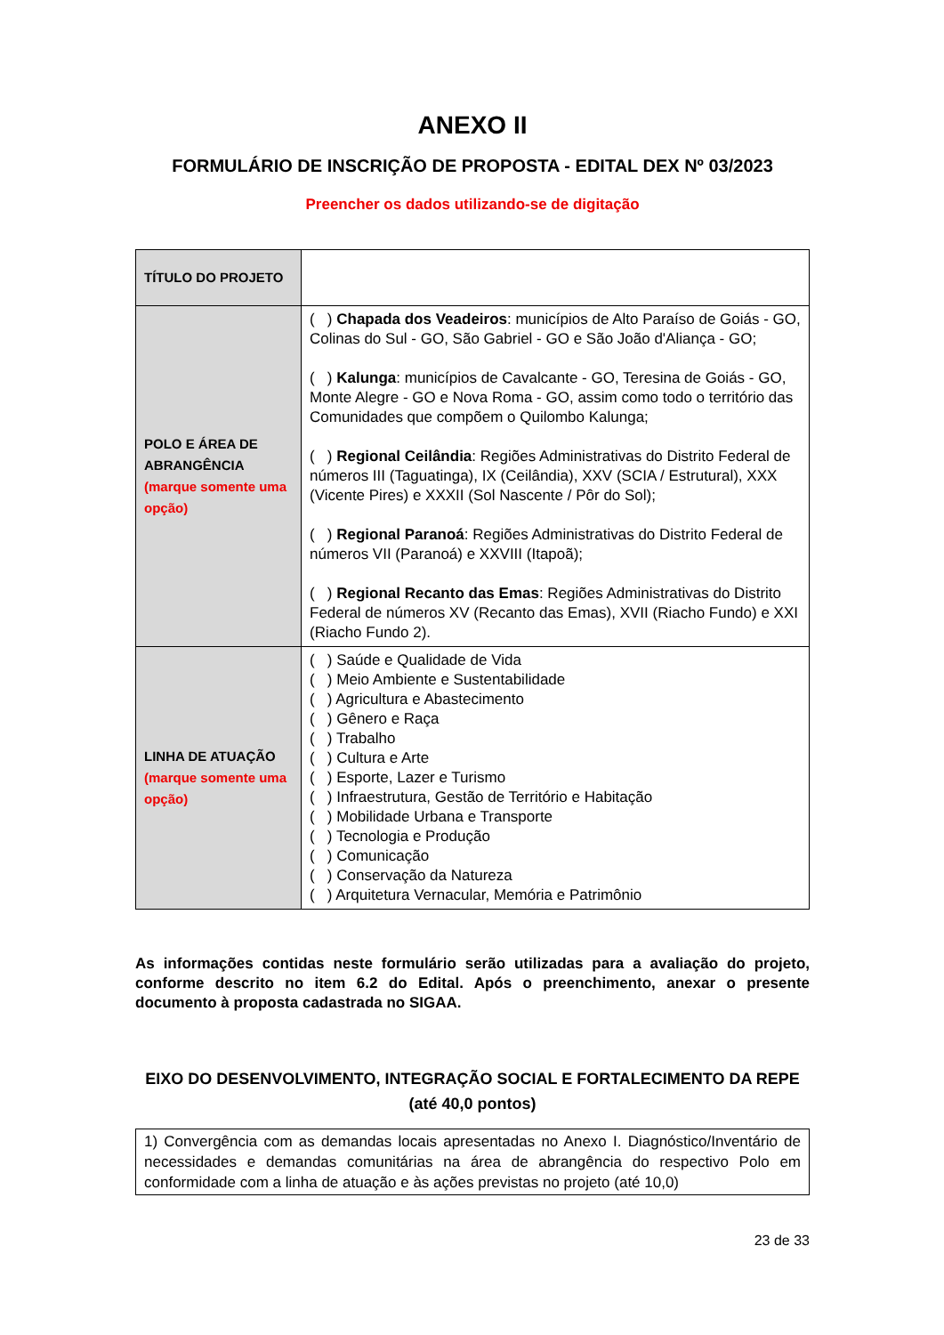ANEXO II
FORMULÁRIO DE INSCRIÇÃO DE PROPOSTA - EDITAL DEX Nº 03/2023
Preencher os dados utilizando-se de digitação
| TÍTULO DO PROJETO | |
| POLO E ÁREA DE ABRANGÊNCIA (marque somente uma opção) | ( ) Chapada dos Veadeiros : municípios de Alto Paraíso de Goiás - GO, Colinas do Sul - GO, São Gabriel - GO e São João d'Aliança - GO; ( ) Kalunga : municípios de Cavalcante - GO, Teresina de Goiás - GO, Monte Alegre - GO e Nova Roma - GO, assim como todo o território das Comunidades que compõem o Quilombo Kalunga; ( ) Regional Ceilândia : Regiões Administrativas do Distrito Federal de números III (Taguatinga), IX (Ceilândia), XXV (SCIA / Estrutural), XXX (Vicente Pires) e XXXII (Sol Nascente / Pôr do Sol); ( ) Regional Paranoá : Regiões Administrativas do Distrito Federal de números VII (Paranoá) e XXVIII (Itapoã); ( ) Regional Recanto das Emas : Regiões Administrativas do Distrito Federal de números XV (Recanto das Emas), XVII (Riacho Fundo) e XXI (Riacho Fundo 2). |
| LINHA DE ATUAÇÃO (marque somente uma opção) | ( ) Saúde e Qualidade de Vida ( ) Meio Ambiente e Sustentabilidade ( ) Agricultura e Abastecimento ( ) Gênero e Raça ( ) Trabalho ( ) Cultura e Arte ( ) Esporte, Lazer e Turismo ( ) Infraestrutura, Gestão de Território e Habitação ( ) Mobilidade Urbana e Transporte ( ) Tecnologia e Produção ( ) Comunicação ( ) Conservação da Natureza ( ) Arquitetura Vernacular, Memória e Patrimônio |
As informações contidas neste formulário serão utilizadas para a avaliação do projeto, conforme descrito no item 6.2 do Edital. Após o preenchimento, anexar o presente documento à proposta cadastrada no SIGAA.
EIXO DO DESENVOLVIMENTO, INTEGRAÇÃO SOCIAL E FORTALECIMENTO DA REPE
(até 40,0 pontos)
1) Convergência com as demandas locais apresentadas no Anexo I. Diagnóstico/Inventário de necessidades e demandas comunitárias na área de abrangência do respectivo Polo em conformidade com a linha de atuação e às ações previstas no projeto (até 10,0)
23 de 33